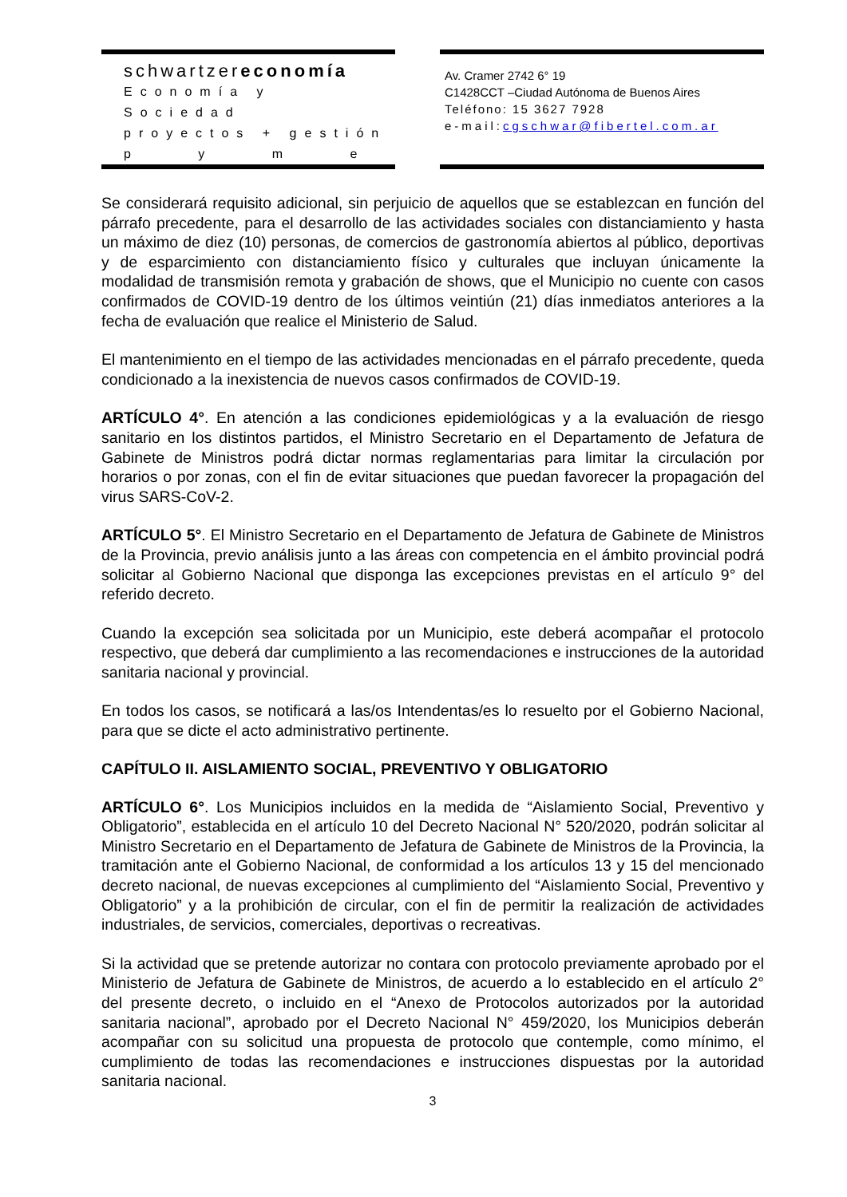schwartzereconomía
Economía y Sociedad
proyectos + gestión
p y m e
Av. Cramer 2742 6° 19
C1428CCT –Ciudad Autónoma de Buenos Aires
Teléfono: 15 3627 7928
e-mail:cgschwar@fibertel.com.ar
Se considerará requisito adicional, sin perjuicio de aquellos que se establezcan en función del párrafo precedente, para el desarrollo de las actividades sociales con distanciamiento y hasta un máximo de diez (10) personas, de comercios de gastronomía abiertos al público, deportivas y de esparcimiento con distanciamiento físico y culturales que incluyan únicamente la modalidad de transmisión remota y grabación de shows, que el Municipio no cuente con casos confirmados de COVID-19 dentro de los últimos veintiún (21) días inmediatos anteriores a la fecha de evaluación que realice el Ministerio de Salud.
El mantenimiento en el tiempo de las actividades mencionadas en el párrafo precedente, queda condicionado a la inexistencia de nuevos casos confirmados de COVID-19.
ARTÍCULO 4°. En atención a las condiciones epidemiológicas y a la evaluación de riesgo sanitario en los distintos partidos, el Ministro Secretario en el Departamento de Jefatura de Gabinete de Ministros podrá dictar normas reglamentarias para limitar la circulación por horarios o por zonas, con el fin de evitar situaciones que puedan favorecer la propagación del virus SARS-CoV-2.
ARTÍCULO 5°. El Ministro Secretario en el Departamento de Jefatura de Gabinete de Ministros de la Provincia, previo análisis junto a las áreas con competencia en el ámbito provincial podrá solicitar al Gobierno Nacional que disponga las excepciones previstas en el artículo 9° del referido decreto.
Cuando la excepción sea solicitada por un Municipio, este deberá acompañar el protocolo respectivo, que deberá dar cumplimiento a las recomendaciones e instrucciones de la autoridad sanitaria nacional y provincial.
En todos los casos, se notificará a las/os Intendentas/es lo resuelto por el Gobierno Nacional, para que se dicte el acto administrativo pertinente.
CAPÍTULO II. AISLAMIENTO SOCIAL, PREVENTIVO Y OBLIGATORIO
ARTÍCULO 6°. Los Municipios incluidos en la medida de “Aislamiento Social, Preventivo y Obligatorio”, establecida en el artículo 10 del Decreto Nacional N° 520/2020, podrán solicitar al Ministro Secretario en el Departamento de Jefatura de Gabinete de Ministros de la Provincia, la tramitación ante el Gobierno Nacional, de conformidad a los artículos 13 y 15 del mencionado decreto nacional, de nuevas excepciones al cumplimiento del “Aislamiento Social, Preventivo y Obligatorio” y a la prohibición de circular, con el fin de permitir la realización de actividades industriales, de servicios, comerciales, deportivas o recreativas.
Si la actividad que se pretende autorizar no contara con protocolo previamente aprobado por el Ministerio de Jefatura de Gabinete de Ministros, de acuerdo a lo establecido en el artículo 2° del presente decreto, o incluido en el “Anexo de Protocolos autorizados por la autoridad sanitaria nacional”, aprobado por el Decreto Nacional N° 459/2020, los Municipios deberán acompañar con su solicitud una propuesta de protocolo que contemple, como mínimo, el cumplimiento de todas las recomendaciones e instrucciones dispuestas por la autoridad sanitaria nacional.
3